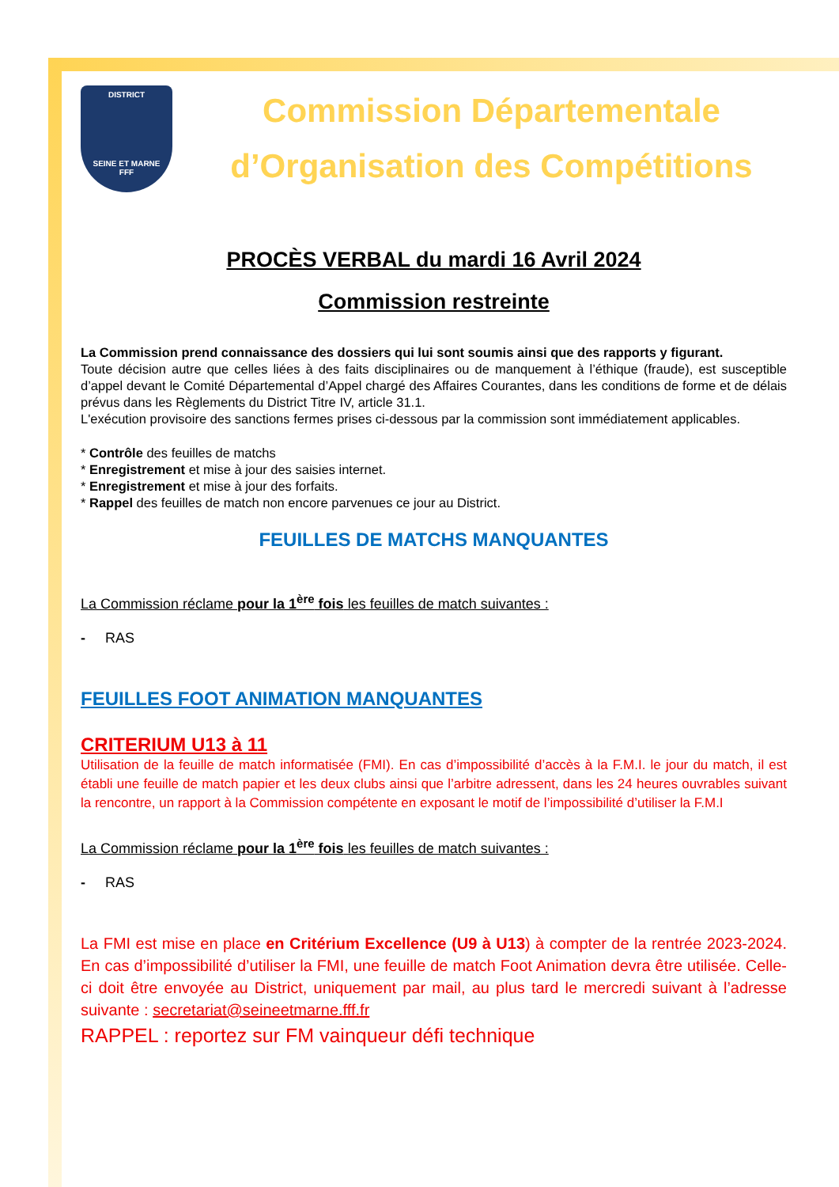DISTRICT
SEINE ET MARNE
FFF
Commission Départementale
d’Organisation des Compétitions
PROCÈS VERBAL du mardi 16 Avril 2024
Commission restreinte
La Commission prend connaissance des dossiers qui lui sont soumis ainsi que des rapports y figurant.
Toute décision autre que celles liées à des faits disciplinaires ou de manquement à l’éthique (fraude), est susceptible d’appel devant le Comité Départemental d’Appel chargé des Affaires Courantes, dans les conditions de forme et de délais prévus dans les Règlements du District Titre IV, article 31.1.
L'exécution provisoire des sanctions fermes prises ci-dessous par la commission sont immédiatement applicables.
* Contrôle des feuilles de matchs
* Enregistrement et mise à jour des saisies internet.
* Enregistrement et mise à jour des forfaits.
* Rappel des feuilles de match non encore parvenues ce jour au District.
FEUILLES DE MATCHS MANQUANTES
La Commission réclame pour la 1<sup>ère</sup> fois les feuilles de match suivantes :
- RAS
FEUILLES FOOT ANIMATION MANQUANTES
CRITERIUM U13 à 11
Utilisation de la feuille de match informatisée (FMI). En cas d’impossibilité d’accès à la F.M.I. le jour du match, il est établi une feuille de match papier et les deux clubs ainsi que l’arbitre adressent, dans les 24 heures ouvrables suivant la rencontre, un rapport à la Commission compétente en exposant le motif de l’impossibilité d’utiliser la F.M.I
La Commission réclame pour la 1<sup>ère</sup> fois les feuilles de match suivantes :
- RAS
La FMI est mise en place en Critérium Excellence (U9 à U13) à compter de la rentrée 2023-2024. En cas d’impossibilité d’utiliser la FMI, une feuille de match Foot Animation devra être utilisée. Celle-ci doit être envoyée au District, uniquement par mail, au plus tard le mercredi suivant à l’adresse suivante : secretariat@seineetmarne.fff.fr
RAPPEL : reportez sur FM vainqueur défi technique